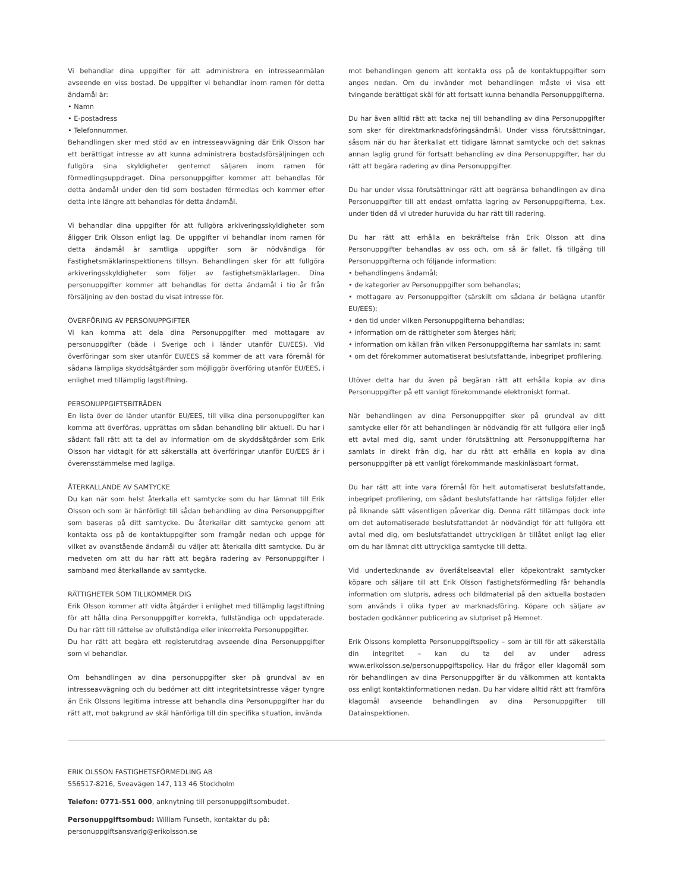Vi behandlar dina uppgifter för att administrera en intresseanmälan avseende en viss bostad. De uppgifter vi behandlar inom ramen för detta ändamål är:
• Namn
• E-postadress
• Telefonnummer.
Behandlingen sker med stöd av en intresseavvägning där Erik Olsson har ett berättigat intresse av att kunna administrera bostadsförsäljningen och fullgöra sina skyldigheter gentemot säljaren inom ramen för förmedlingsuppdraget. Dina personuppgifter kommer att behandlas för detta ändamål under den tid som bostaden förmedlas och kommer efter detta inte längre att behandlas för detta ändamål.
Vi behandlar dina uppgifter för att fullgöra arkiveringsskyldigheter som åligger Erik Olsson enligt lag. De uppgifter vi behandlar inom ramen för detta ändamål är samtliga uppgifter som är nödvändiga för Fastighetsmäklarinspektionens tillsyn. Behandlingen sker för att fullgöra arkiveringsskyldigheter som följer av fastighetsmäklarlagen. Dina personuppgifter kommer att behandlas för detta ändamål i tio år från försäljning av den bostad du visat intresse för.
ÖVERFÖRING AV PERSONUPPGIFTER
Vi kan komma att dela dina Personuppgifter med mottagare av personuppgifter (både i Sverige och i länder utanför EU/EES). Vid överföringar som sker utanför EU/EES så kommer de att vara föremål för sådana lämpliga skyddsåtgärder som möjliggör överföring utanför EU/EES, i enlighet med tillämplig lagstiftning.
PERSONUPPGIFTSBITRÄDEN
En lista över de länder utanför EU/EES, till vilka dina personuppgifter kan komma att överföras, upprättas om sådan behandling blir aktuell. Du har i sådant fall rätt att ta del av information om de skyddsåtgärder som Erik Olsson har vidtagit för att säkerställa att överföringar utanför EU/EES är i överensstämmelse med lagliga.
ÅTERKALLANDE AV SAMTYCKE
Du kan när som helst återkalla ett samtycke som du har lämnat till Erik Olsson och som är hänförligt till sådan behandling av dina Personuppgifter som baseras på ditt samtycke. Du återkallar ditt samtycke genom att kontakta oss på de kontaktuppgifter som framgår nedan och uppge för vilket av ovanstående ändamål du väljer att återkalla ditt samtycke. Du är medveten om att du har rätt att begära radering av Personuppgifter i samband med återkallande av samtycke.
RÄTTIGHETER SOM TILLKOMMER DIG
Erik Olsson kommer att vidta åtgärder i enlighet med tillämplig lagstiftning för att hålla dina Personuppgifter korrekta, fullständiga och uppdaterade. Du har rätt till rättelse av ofullständiga eller inkorrekta Personuppgifter.
Du har rätt att begära ett registerutdrag avseende dina Personuppgifter som vi behandlar.
Om behandlingen av dina personuppgifter sker på grundval av en intresseavvägning och du bedömer att ditt integritetsintresse väger tyngre än Erik Olssons legitima intresse att behandla dina Personuppgifter har du rätt att, mot bakgrund av skäl hänförliga till din specifika situation, invända
mot behandlingen genom att kontakta oss på de kontaktuppgifter som anges nedan. Om du invänder mot behandlingen måste vi visa ett tvingande berättigat skäl för att fortsatt kunna behandla Personuppgifterna.
Du har även alltid rätt att tacka nej till behandling av dina Personuppgifter som sker för direktmarknadsföringsändmål. Under vissa förutsättningar, såsom när du har återkallat ett tidigare lämnat samtycke och det saknas annan laglig grund för fortsatt behandling av dina Personuppgifter, har du rätt att begära radering av dina Personuppgifter.
Du har under vissa förutsättningar rätt att begränsa behandlingen av dina Personuppgifter till att endast omfatta lagring av Personuppgifterna, t.ex. under tiden då vi utreder huruvida du har rätt till radering.
Du har rätt att erhålla en bekräftelse från Erik Olsson att dina Personuppgifter behandlas av oss och, om så är fallet, få tillgång till Personuppgifterna och följande information:
• behandlingens ändamål;
• de kategorier av Personuppgifter som behandlas;
• mottagare av Personuppgifter (särskilt om sådana är belägna utanför EU/EES);
• den tid under vilken Personuppgifterna behandlas;
• information om de rättigheter som återges häri;
• information om källan från vilken Personuppgifterna har samlats in; samt
• om det förekommer automatiserat beslutsfattande, inbegripet profilering.
Utöver detta har du även på begäran rätt att erhålla kopia av dina Personuppgifter på ett vanligt förekommande elektroniskt format.
När behandlingen av dina Personuppgifter sker på grundval av ditt samtycke eller för att behandlingen är nödvändig för att fullgöra eller ingå ett avtal med dig, samt under förutsättning att Personuppgifterna har samlats in direkt från dig, har du rätt att erhålla en kopia av dina personuppgifter på ett vanligt förekommande maskinläsbart format.
Du har rätt att inte vara föremål för helt automatiserat beslutsfattande, inbegripet profilering, om sådant beslutsfattande har rättsliga följder eller på liknande sätt väsentligen påverkar dig. Denna rätt tillämpas dock inte om det automatiserade beslutsfattandet är nödvändigt för att fullgöra ett avtal med dig, om beslutsfattandet uttryckligen är tillåtet enligt lag eller om du har lämnat ditt uttryckliga samtycke till detta.
Vid undertecknande av överlåtelseavtal eller köpekontrakt samtycker köpare och säljare till att Erik Olsson Fastighetsförmedling får behandla information om slutpris, adress och bildmaterial på den aktuella bostaden som används i olika typer av marknadsföring. Köpare och säljare av bostaden godkänner publicering av slutpriset på Hemnet.
Erik Olssons kompletta Personuppgiftspolicy – som är till för att säkerställa din integritet – kan du ta del av under adress www.erikolsson.se/personuppgiftspolicy. Har du frågor eller klagomål som rör behandlingen av dina Personuppgifter är du välkommen att kontakta oss enligt kontaktinformationen nedan. Du har vidare alltid rätt att framföra klagomål avseende behandlingen av dina Personuppgifter till Datainspektionen.
ERIK OLSSON FASTIGHETSFÖRMEDLING AB
556517-8216, Sveavägen 147, 113 46 Stockholm
Telefon: 0771-551 000, anknytning till personuppgiftsombudet.
Personuppgiftsombud: William Funseth, kontaktar du på:
personuppgiftsansvarig@erikolsson.se